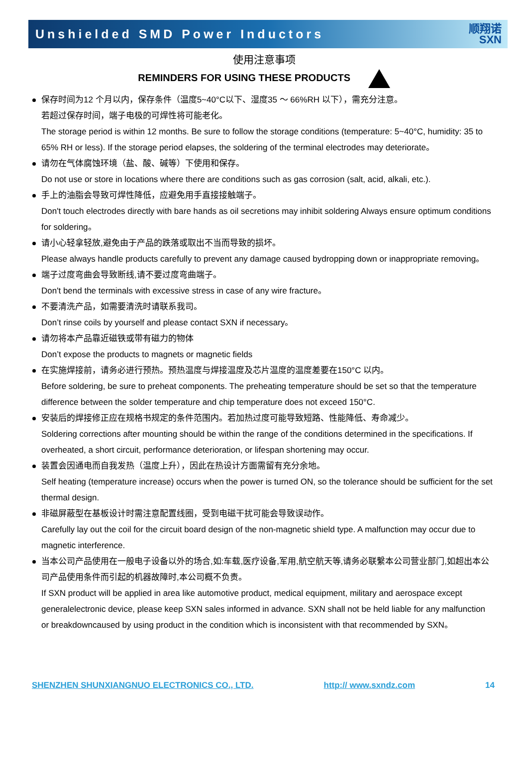Unshielded SMD Power Inductors
顺翔诺
SXN
使用注意事项
REMINDERS FOR USING THESE PRODUCTS
保存时间为12 个月以内，保存条件（温度5~40°C以下、湿度35 ～ 66%RH 以下），需充分注意。
若超过保存时间，端子电极的可焊性将可能老化。
The storage period is within 12 months. Be sure to follow the storage conditions (temperature: 5~40°C, humidity: 35 to 65% RH or less). If the storage period elapses, the soldering of the terminal electrodes may deteriorate。
请勿在气体腐蚀环境（盐、酸、碱等）下使用和保存。
Do not use or store in locations where there are conditions such as gas corrosion (salt, acid, alkali, etc.).
手上的油脂会导致可焊性降低，应避免用手直接接触端子。
Don't touch electrodes directly with bare hands as oil secretions may inhibit soldering Always ensure optimum conditions for soldering。
请小心轻拿轻放,避免由于产品的跌落或取出不当而导致的损坏。
Please always handle products carefully to prevent any damage caused bydropping down or inappropriate removing。
端子过度弯曲会导致断线,请不要过度弯曲端子。
Don't bend the terminals with excessive stress in case of any wire fracture。
不要清洗产品，如需要清洗时请联系我司。
Don’t rinse coils by yourself and please contact SXN if necessary。
请勿将本产品靠近磁铁或带有磁力的物体
Don’t expose the products to magnets or magnetic fields
在实施焊接前，请务必进行预热。预热温度与焊接温度及芯片温度的温度差要在150°C 以内。
Before soldering, be sure to preheat components. The preheating temperature should be set so that the temperature difference between the solder temperature and chip temperature does not exceed 150°C.
安装后的焊接修正应在规格书规定的条件范围内。若加热过度可能导致短路、性能降低、寿命减少。
Soldering corrections after mounting should be within the range of the conditions determined in the specifications. If overheated, a short circuit, performance deterioration, or lifespan shortening may occur.
装置会因通电而自我发热（温度上升），因此在热设计方面需留有充分余地。
Self heating (temperature increase) occurs when the power is turned ON, so the tolerance should be sufficient for the set thermal design.
非磁屏蔽型在基板设计时需注意配置线圈，受到电磁干扰可能会导致误动作。
Carefully lay out the coil for the circuit board design of the non-magnetic shield type. A malfunction may occur due to magnetic interference.
当本公司产品使用在一般电子设备以外的场合,如:车载,医疗设备,军用,航空航天等,请务必联繫本公司营业部门,如超出本公司产品使用条件而引起的机器故障时,本公司概不负责。
If SXN product will be applied in area like automotive product, medical equipment, military and aerospace except generalelectronic device, please keep SXN sales informed in advance. SXN shall not be held liable for any malfunction or breakdowncaused by using product in the condition which is inconsistent with that recommended by SXN。
SHENZHEN SHUNXIANGNUO ELECTRONICS CO., LTD. http:// www.sxndz.com 14